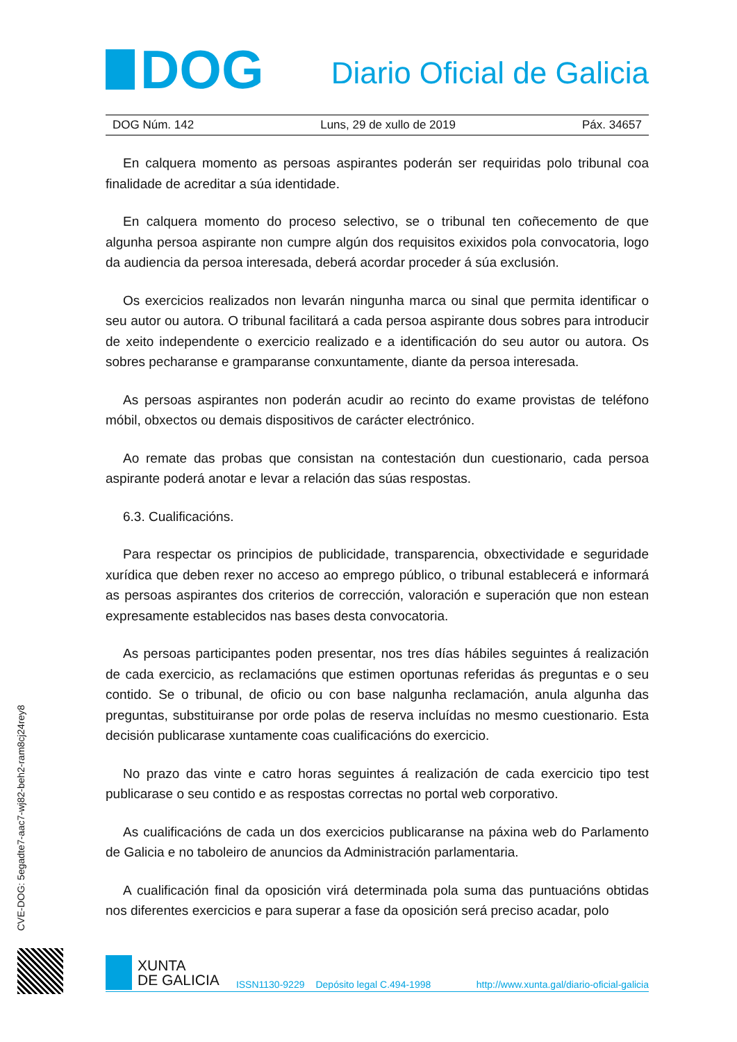DOG
Diario Oficial de Galicia
DOG Núm. 142 Luns, 29 de xullo de 2019 Páx. 34657
En calquera momento as persoas aspirantes poderán ser requiridas polo tribunal coa finalidade de acreditar a súa identidade.
En calquera momento do proceso selectivo, se o tribunal ten coñecemento de que algunha persoa aspirante non cumpre algún dos requisitos exixidos pola convocatoria, logo da audiencia da persoa interesada, deberá acordar proceder á súa exclusión.
Os exercicios realizados non levarán ningunha marca ou sinal que permita identificar o seu autor ou autora. O tribunal facilitará a cada persoa aspirante dous sobres para introducir de xeito independente o exercicio realizado e a identificación do seu autor ou autora. Os sobres pecharanse e gramparanse conxuntamente, diante da persoa interesada.
As persoas aspirantes non poderán acudir ao recinto do exame provistas de teléfono móbil, obxectos ou demais dispositivos de carácter electrónico.
Ao remate das probas que consistan na contestación dun cuestionario, cada persoa aspirante poderá anotar e levar a relación das súas respostas.
6.3. Cualificacións.
Para respectar os principios de publicidade, transparencia, obxectividade e seguridade xurídica que deben rexer no acceso ao emprego público, o tribunal establecerá e informará as persoas aspirantes dos criterios de corrección, valoración e superación que non estean expresamente establecidos nas bases desta convocatoria.
As persoas participantes poden presentar, nos tres días hábiles seguintes á realización de cada exercicio, as reclamacións que estimen oportunas referidas ás preguntas e o seu contido. Se o tribunal, de oficio ou con base nalgunha reclamación, anula algunha das preguntas, substituiranse por orde polas de reserva incluídas no mesmo cuestionario. Esta decisión publicarase xuntamente coas cualificacións do exercicio.
No prazo das vinte e catro horas seguintes á realización de cada exercicio tipo test publicarase o seu contido e as respostas correctas no portal web corporativo.
As cualificacións de cada un dos exercicios publicaranse na páxina web do Parlamento de Galicia e no taboleiro de anuncios da Administración parlamentaria.
A cualificación final da oposición virá determinada pola suma das puntuacións obtidas nos diferentes exercicios e para superar a fase da oposición será preciso acadar, polo
CVE-DOG: 5egadte7-aac7-wj82-beh2-ram8cj24rey8
XUNTA
DE GALICIA
ISSN1130-9229 Depósito legal C.494-1998 http://www.xunta.gal/diario-oficial-galicia